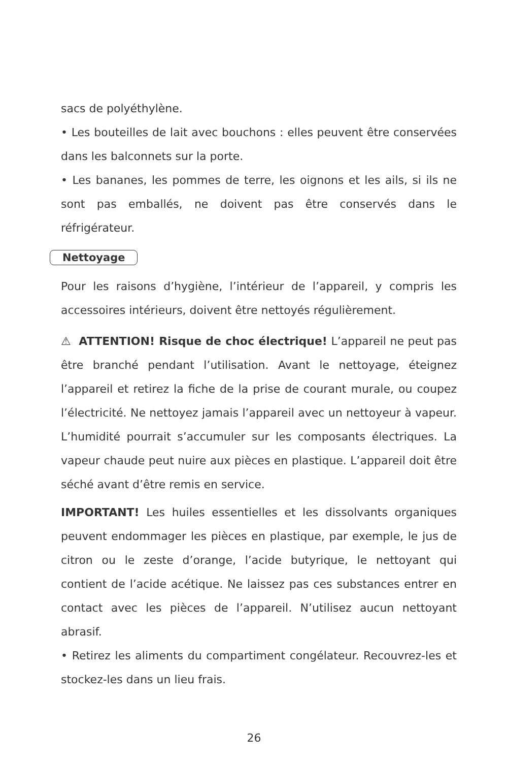sacs de polyéthylène.
• Les bouteilles de lait avec bouchons : elles peuvent être conservées dans les balconnets sur la porte.
• Les bananes, les pommes de terre, les oignons et les ails, si ils ne sont pas emballés, ne doivent pas être conservés dans le réfrigérateur.
Nettoyage
Pour les raisons d’hygiène, l’intérieur de l’appareil, y compris les accessoires intérieurs, doivent être nettoyés régulièrement.
⚠ ATTENTION! Risque de choc électrique! L’appareil ne peut pas être branché pendant l’utilisation. Avant le nettoyage, éteignez l’appareil et retirez la fiche de la prise de courant murale, ou coupez l’électricité. Ne nettoyez jamais l’appareil avec un nettoyeur à vapeur. L’humidité pourrait s’accumuler sur les composants électriques. La vapeur chaude peut nuire aux pièces en plastique. L’appareil doit être séché avant d’être remis en service.
IMPORTANT! Les huiles essentielles et les dissolvants organiques peuvent endommager les pièces en plastique, par exemple, le jus de citron ou le zeste d’orange, l’acide butyrique, le nettoyant qui contient de l’acide acétique. Ne laissez pas ces substances entrer en contact avec les pièces de l’appareil. N’utilisez aucun nettoyant abrasif.
• Retirez les aliments du compartiment congélateur. Recouvrez-les et stockez-les dans un lieu frais.
26